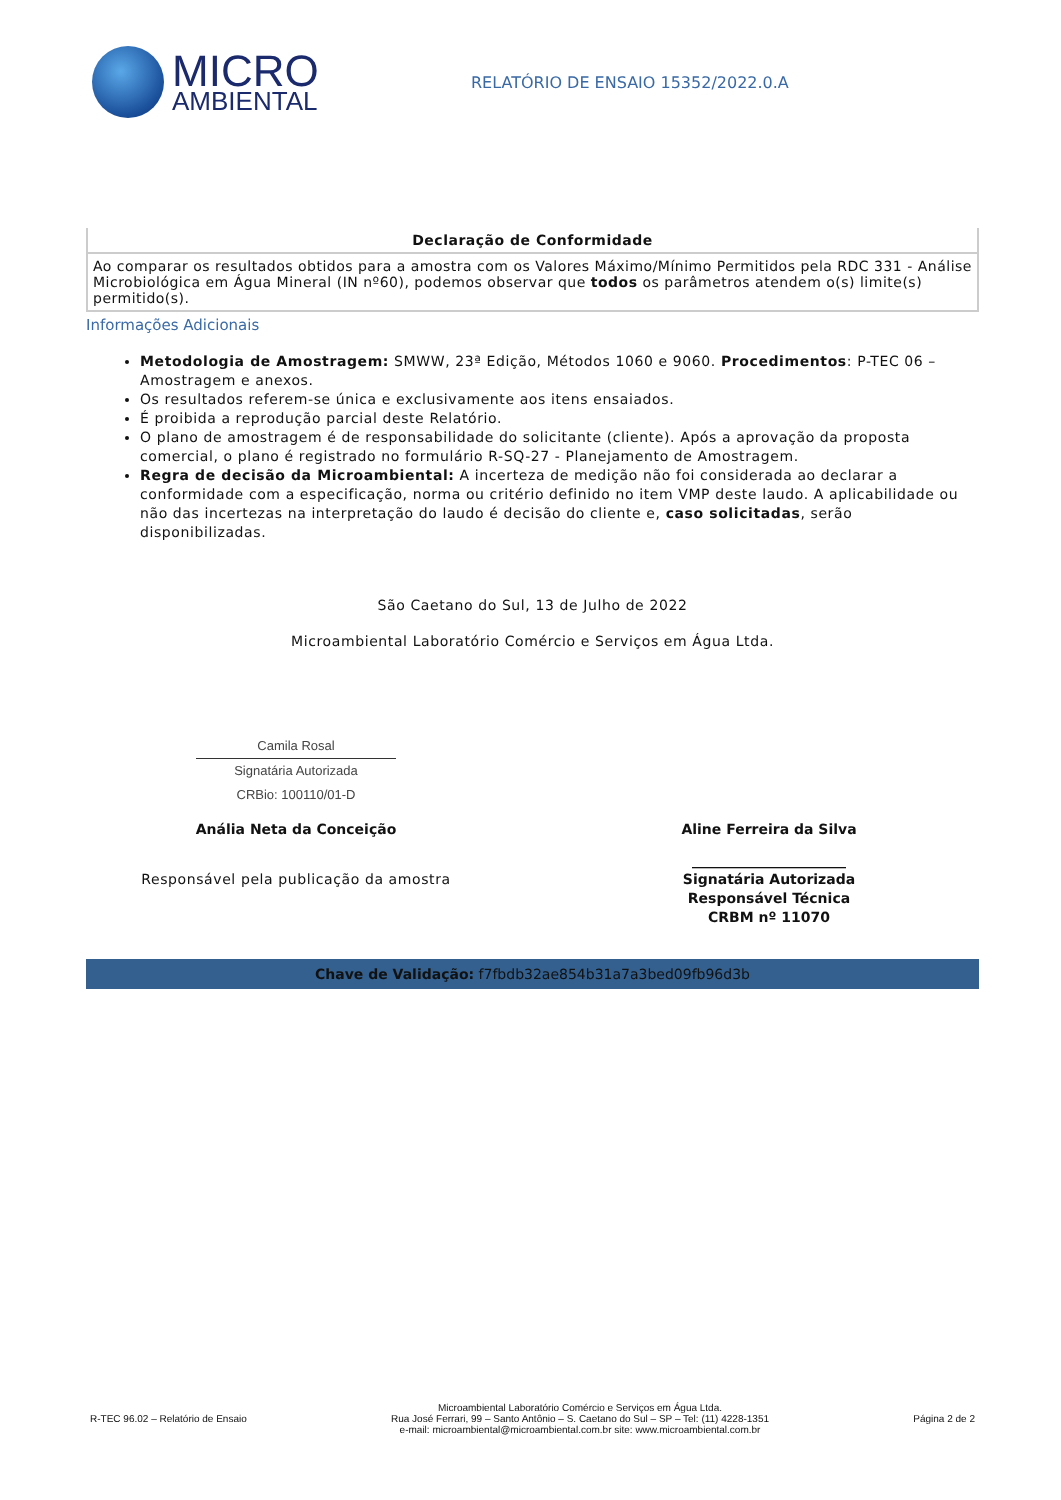MICRO
AMBIENTAL
RELATÓRIO DE ENSAIO 15352/2022.0.A
| Declaração de Conformidade |
| --- |
| Ao comparar os resultados obtidos para a amostra com os Valores Máximo/Mínimo Permitidos pela RDC 331 - Análise Microbiológica em Água Mineral (IN nº60), podemos observar que todos os parâmetros atendem o(s) limite(s) permitido(s). |
Informações Adicionais
Metodologia de Amostragem: SMWW, 23ª Edição, Métodos 1060 e 9060. Procedimentos: P-TEC 06 – Amostragem e anexos.
Os resultados referem-se única e exclusivamente aos itens ensaiados.
É proibida a reprodução parcial deste Relatório.
O plano de amostragem é de responsabilidade do solicitante (cliente). Após a aprovação da proposta comercial, o plano é registrado no formulário R-SQ-27 - Planejamento de Amostragem.
Regra de decisão da Microambiental: A incerteza de medição não foi considerada ao declarar a conformidade com a especificação, norma ou critério definido no item VMP deste laudo. A aplicabilidade ou não das incertezas na interpretação do laudo é decisão do cliente e, caso solicitadas, serão disponibilizadas.
São Caetano do Sul, 13 de Julho de 2022
Microambiental Laboratório Comércio e Serviços em Água Ltda.
Camila Rosal
Signatária Autorizada
CRBio: 100110/01-D
Anália Neta da Conceição
Responsável pela publicação da amostra
Aline Ferreira da Silva
______________________
Signatária Autorizada
Responsável Técnica
CRBM nº 11070
Chave de Validação: f7fbdb32ae854b31a7a3bed09fb96d3b
R-TEC 96.02 – Relatório de Ensaio
Microambiental Laboratório Comércio e Serviços em Água Ltda.
Rua José Ferrari, 99 – Santo Antônio – S. Caetano do Sul – SP – Tel: (11) 4228-1351
e-mail: microambiental@microambiental.com.br site: www.microambiental.com.br
Página 2 de 2